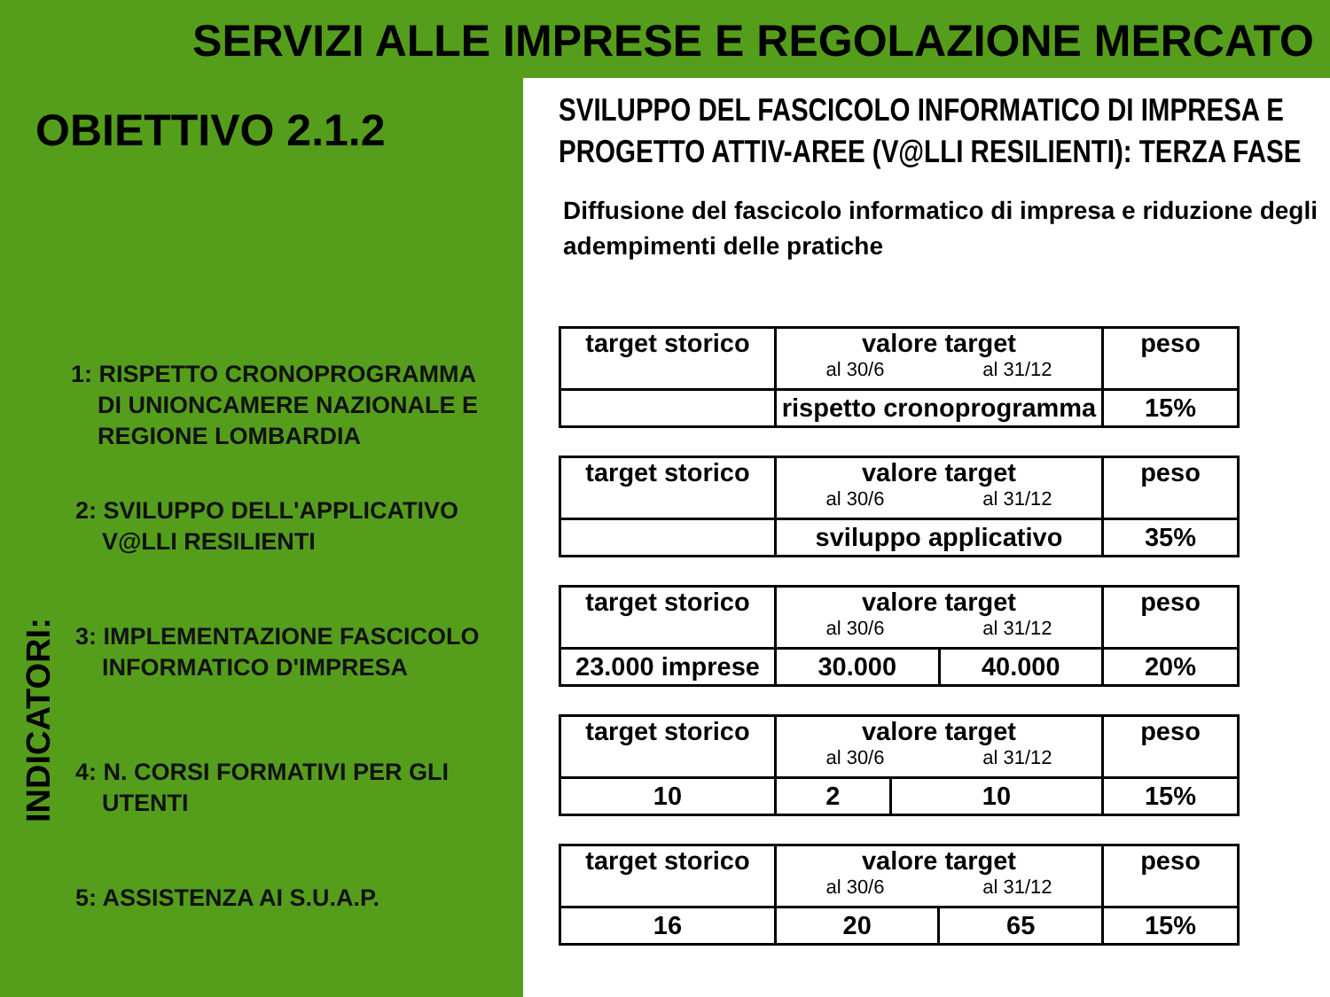SERVIZI ALLE IMPRESE E REGOLAZIONE MERCATO
OBIETTIVO 2.1.2
INDICATORI:
1: RISPETTO CRONOPROGRAMMA
DI UNIONCAMERE NAZIONALE E
REGIONE LOMBARDIA
2: SVILUPPO DELL'APPLICATIVO
V@LLI RESILIENTI
3: IMPLEMENTAZIONE FASCICOLO
INFORMATICO D'IMPRESA
4: N. CORSI FORMATIVI PER GLI
UTENTI
5: ASSISTENZA AI S.U.A.P.
SVILUPPO DEL FASCICOLO INFORMATICO DI IMPRESA E PROGETTO ATTIV-AREE (V@LLI RESILIENTI): TERZA FASE
Diffusione del fascicolo informatico di impresa e riduzione degli adempimenti delle pratiche
| target storico | valore target al 30/6 al 31/12 | peso |
| | rispetto cronoprogramma | 15% |
| target storico | valore target al 30/6 al 31/12 | peso |
| | sviluppo applicativo | 35% |
| target storico | valore target al 30/6 al 31/12 | | peso |
| 23.000 imprese | 30.000 | 40.000 | 20% |
| target storico | valore target al 30/6 al 31/12 | | peso |
| 10 | 2 | 10 | 15% |
| target storico | valore target al 30/6 al 31/12 | | peso |
| 16 | 20 | 65 | 15% |